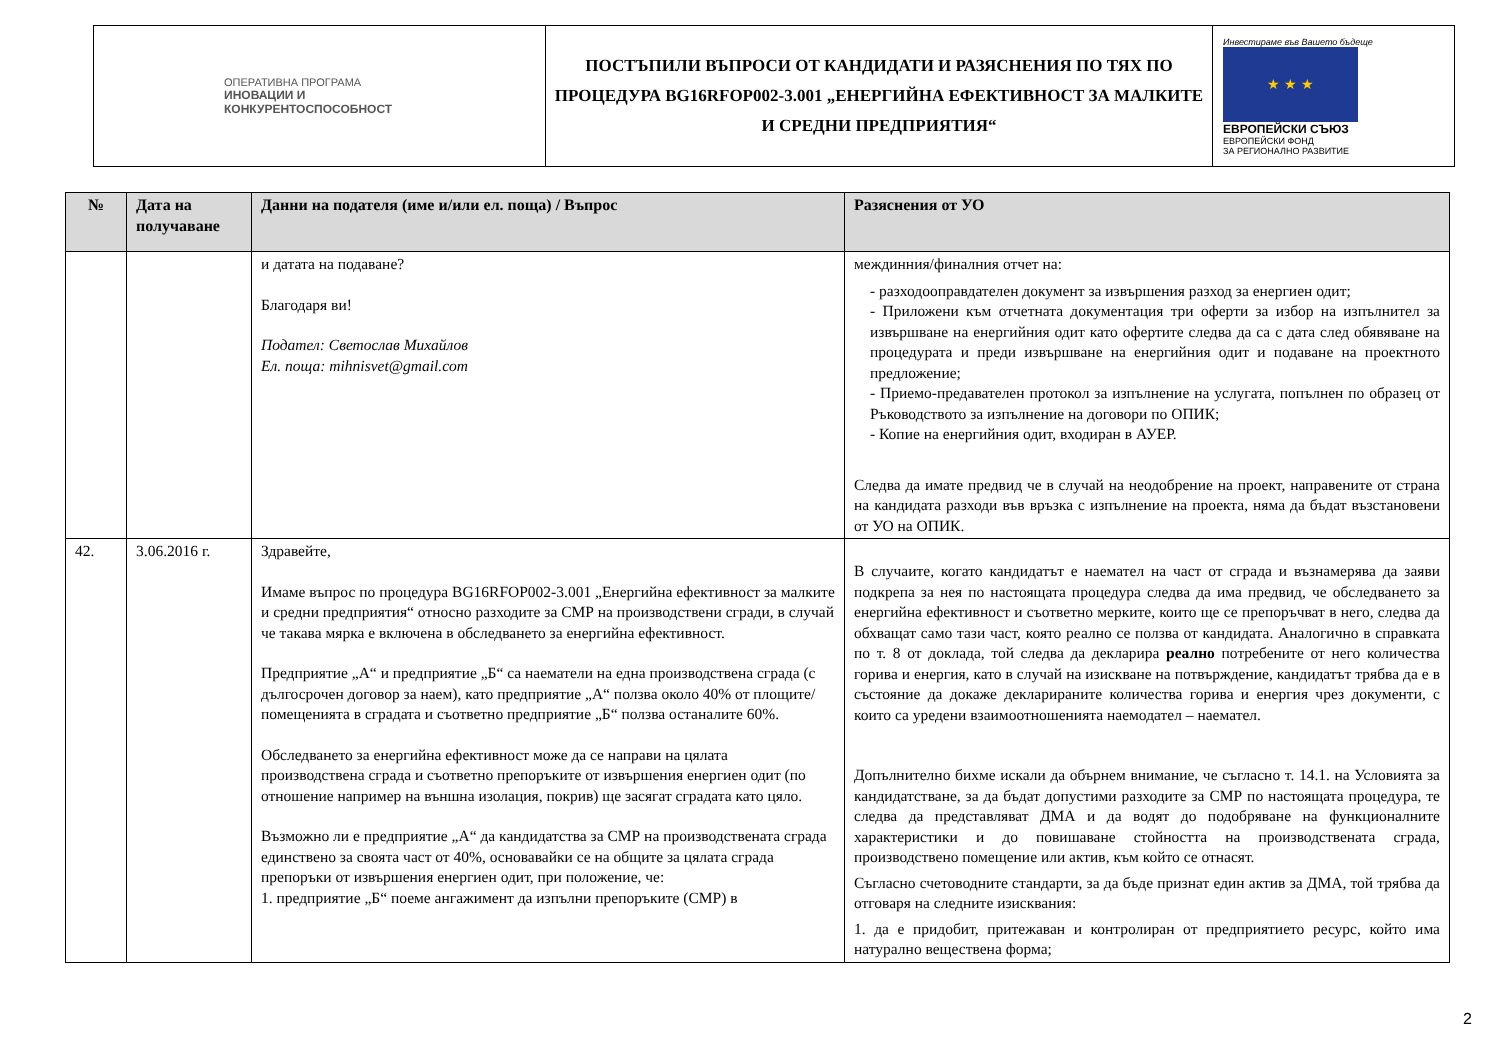| ОПЕРАТИВНА ПРОГРАМА ИНОВАЦИИ И КОНКУРЕНТОСПОСОБНОСТ | ПОСТЪПИЛИ ВЪПРОСИ ОТ КАНДИДАТИ И РАЗЯСНЕНИЯ ПО ТЯХ ПО ПРОЦЕДУРА BG16RFOP002-3.001 „ЕНЕРГИЙНА ЕФЕКТИВНОСТ ЗА МАЛКИТЕ И СРЕДНИ ПРЕДПРИЯТИЯ“ | Инвестираме във Вашето бъдеще ★ ★ ★ ЕВРОПЕЙСКИ СЪЮЗ ЕВРОПЕЙСКИ ФОНД ЗА РЕГИОНАЛНО РАЗВИТИЕ |
| № | Дата на получаване | Данни на подателя (име и/или ел. поща) / Въпрос | Разяснения от УО |
| --- | --- | --- | --- |
| | | и датата на подаване? Благодаря ви! Подател: Светослав Михайлов Ел. поща: mihnisvet@gmail.com | междинния/финалния отчет на: - разходооправдателен документ за извършения разход за енергиен одит; - Приложени към отчетната документация три оферти за избор на изпълнител за извършване на енергийния одит като офертите следва да са с дата след обявяване на процедурата и преди извършване на енергийния одит и подаване на проектното предложение; - Приемо-предавателен протокол за изпълнение на услугата, попълнен по образец от Ръководството за изпълнение на договори по ОПИК; - Копие на енергийния одит, входиран в АУЕР. Следва да имате предвид че в случай на неодобрение на проект, направените от страна на кандидата разходи във връзка с изпълнение на проекта, няма да бъдат възстановени от УО на ОПИК. |
| 42. | 3.06.2016 г. | Здравейте, Имаме въпрос по процедура BG16RFOP002-3.001 „Енергийна ефективност за малките и средни предприятия“ относно разходите за СМР на производствени сгради, в случай че такава мярка е включена в обследването за енергийна ефективност. Предприятие „А“ и предприятие „Б“ са наематели на една производствена сграда (с дългосрочен договор за наем), като предприятие „А“ ползва около 40% от площите/помещенията в сградата и съответно предприятие „Б“ ползва останалите 60%. Обследването за енергийна ефективност може да се направи на цялата производствена сграда и съответно препоръките от извършения енергиен одит (по отношение например на външна изолация, покрив) ще засягат сградата като цяло. Възможно ли е предприятие „А“ да кандидатства за СМР на производствената сграда единствено за своята част от 40%, основавайки се на общите за цялата сграда препоръки от извършения енергиен одит, при положение, че: 1. предприятие „Б“ поеме ангажимент да изпълни препоръките (СМР) в | В случаите, когато кандидатът е наемател на част от сграда и възнамерява да заяви подкрепа за нея по настоящата процедура следва да има предвид, че обследването за енергийна ефективност и съответно мерките, които ще се препоръчват в него, следва да обхващат само тази част, която реално се ползва от кандидата. Аналогично в справката по т. 8 от доклада, той следва да декларира реално потребените от него количества горива и енергия, като в случай на изискване на потвърждение, кандидатът трябва да е в състояние да докаже декларираните количества горива и енергия чрез документи, с които са уредени взаимоотношенията наемодател – наемател. Допълнително бихме искали да обърнем внимание, че съгласно т. 14.1. на Условията за кандидатстване, за да бъдат допустими разходите за СМР по настоящата процедура, те следва да представляват ДМА и да водят до подобряване на функционалните характеристики и до повишаване стойността на производствената сграда, производствено помещение или актив, към който се отнасят. Съгласно счетоводните стандарти, за да бъде признат един актив за ДМА, той трябва да отговаря на следните изисквания: 1. да е придобит, притежаван и контролиран от предприятието ресурс, който има натурално веществена форма; |
2